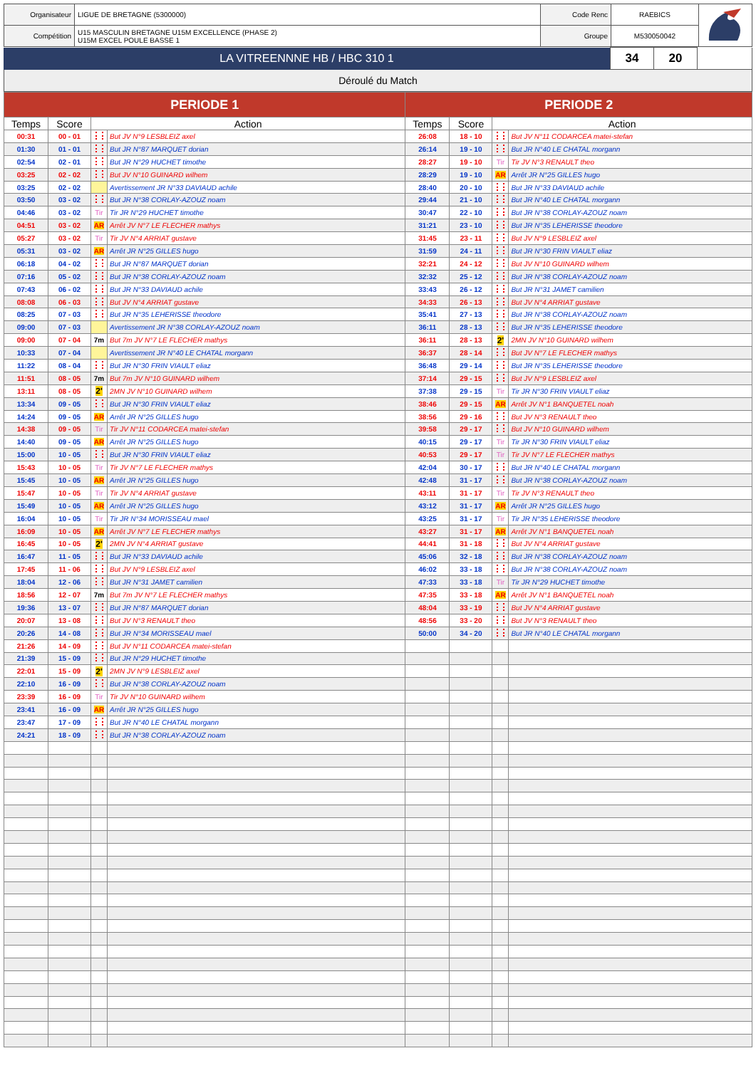| Organisateur | LIGUE DE BRETAGNE (5300000) | Code Renc | RAEBICS | |
| Compétition | U15 MASCULIN BRETAGNE U15M EXCELLENCE (PHASE 2) U15M EXCEL POULE BASSE 1 | Groupe | M530050042 | |
| LA VITREENNNE HB / HBC 310 1 | 34 | 20 | |
Déroulé du Match
| PERIODE 1 | | | | PERIODE 2 | | | |
| --- | --- | --- | --- | --- | --- | --- | --- |
| Temps | Score | Action | | Temps | Score | Action | |
| 00:31 | 00 - 01 | | But JV N°9 LESBLEIZ axel | 26:08 | 18 - 10 | | But JV N°11 CODARCEA matei-stefan |
| 01:30 | 01 - 01 | | But JR N°87 MARQUET dorian | 26:14 | 19 - 10 | | But JR N°40 LE CHATAL morgann |
| 02:54 | 02 - 01 | | But JR N°29 HUCHET timothe | 28:27 | 19 - 10 | Tir | Tir JV N°3 RENAULT theo |
| 03:25 | 02 - 02 | | But JV N°10 GUINARD wilhem | 28:29 | 19 - 10 | AR | Arrêt JR N°25 GILLES hugo |
| 03:25 | 02 - 02 | | Avertissement JR N°33 DAVIAUD achile | 28:40 | 20 - 10 | | But JR N°33 DAVIAUD achile |
| 03:50 | 03 - 02 | | But JR N°38 CORLAY-AZOUZ noam | 29:44 | 21 - 10 | | But JR N°40 LE CHATAL morgann |
| 04:46 | 03 - 02 | Tir | Tir JR N°29 HUCHET timothe | 30:47 | 22 - 10 | | But JR N°38 CORLAY-AZOUZ noam |
| 04:51 | 03 - 02 | AR | Arrêt JV N°7 LE FLECHER mathys | 31:21 | 23 - 10 | | But JR N°35 LEHERISSE theodore |
| 05:27 | 03 - 02 | Tir | Tir JV N°4 ARRIAT gustave | 31:45 | 23 - 11 | | But JV N°9 LESBLEIZ axel |
| 05:31 | 03 - 02 | AR | Arrêt JR N°25 GILLES hugo | 31:59 | 24 - 11 | | But JR N°30 FRIN VIAULT eliaz |
| 06:18 | 04 - 02 | | But JR N°87 MARQUET dorian | 32:21 | 24 - 12 | | But JV N°10 GUINARD wilhem |
| 07:16 | 05 - 02 | | But JR N°38 CORLAY-AZOUZ noam | 32:32 | 25 - 12 | | But JR N°38 CORLAY-AZOUZ noam |
| 07:43 | 06 - 02 | | But JR N°33 DAVIAUD achile | 33:43 | 26 - 12 | | But JR N°31 JAMET camilien |
| 08:08 | 06 - 03 | | But JV N°4 ARRIAT gustave | 34:33 | 26 - 13 | | But JV N°4 ARRIAT gustave |
| 08:25 | 07 - 03 | | But JR N°35 LEHERISSE theodore | 35:41 | 27 - 13 | | But JR N°38 CORLAY-AZOUZ noam |
| 09:00 | 07 - 03 | | Avertissement JR N°38 CORLAY-AZOUZ noam | 36:11 | 28 - 13 | | But JR N°35 LEHERISSE theodore |
| 09:00 | 07 - 04 | 7m | But 7m JV N°7 LE FLECHER mathys | 36:11 | 28 - 13 | 2' | 2MN JV N°10 GUINARD wilhem |
| 10:33 | 07 - 04 | | Avertissement JR N°40 LE CHATAL morgann | 36:37 | 28 - 14 | | But JV N°7 LE FLECHER mathys |
| 11:22 | 08 - 04 | | But JR N°30 FRIN VIAULT eliaz | 36:48 | 29 - 14 | | But JR N°35 LEHERISSE theodore |
| 11:51 | 08 - 05 | 7m | But 7m JV N°10 GUINARD wilhem | 37:14 | 29 - 15 | | But JV N°9 LESBLEIZ axel |
| 13:11 | 08 - 05 | 2' | 2MN JV N°10 GUINARD wilhem | 37:38 | 29 - 15 | Tir | Tir JR N°30 FRIN VIAULT eliaz |
| 13:34 | 09 - 05 | | But JR N°30 FRIN VIAULT eliaz | 38:46 | 29 - 15 | AR | Arrêt JV N°1 BANQUETEL noah |
| 14:24 | 09 - 05 | AR | Arrêt JR N°25 GILLES hugo | 38:56 | 29 - 16 | | But JV N°3 RENAULT theo |
| 14:38 | 09 - 05 | Tir | Tir JV N°11 CODARCEA matei-stefan | 39:58 | 29 - 17 | | But JV N°10 GUINARD wilhem |
| 14:40 | 09 - 05 | AR | Arrêt JR N°25 GILLES hugo | 40:15 | 29 - 17 | Tir | Tir JR N°30 FRIN VIAULT eliaz |
| 15:00 | 10 - 05 | | But JR N°30 FRIN VIAULT eliaz | 40:53 | 29 - 17 | Tir | Tir JV N°7 LE FLECHER mathys |
| 15:43 | 10 - 05 | Tir | Tir JV N°7 LE FLECHER mathys | 42:04 | 30 - 17 | | But JR N°40 LE CHATAL morgann |
| 15:45 | 10 - 05 | AR | Arrêt JR N°25 GILLES hugo | 42:48 | 31 - 17 | | But JR N°38 CORLAY-AZOUZ noam |
| 15:47 | 10 - 05 | Tir | Tir JV N°4 ARRIAT gustave | 43:11 | 31 - 17 | Tir | Tir JV N°3 RENAULT theo |
| 15:49 | 10 - 05 | AR | Arrêt JR N°25 GILLES hugo | 43:12 | 31 - 17 | AR | Arrêt JR N°25 GILLES hugo |
| 16:04 | 10 - 05 | Tir | Tir JR N°34 MORISSEAU mael | 43:25 | 31 - 17 | Tir | Tir JR N°35 LEHERISSE theodore |
| 16:09 | 10 - 05 | AR | Arrêt JV N°7 LE FLECHER mathys | 43:27 | 31 - 17 | AR | Arrêt JV N°1 BANQUETEL noah |
| 16:45 | 10 - 05 | 2' | 2MN JV N°4 ARRIAT gustave | 44:41 | 31 - 18 | | But JV N°4 ARRIAT gustave |
| 16:47 | 11 - 05 | | But JR N°33 DAVIAUD achile | 45:06 | 32 - 18 | | But JR N°38 CORLAY-AZOUZ noam |
| 17:45 | 11 - 06 | | But JV N°9 LESBLEIZ axel | 46:02 | 33 - 18 | | But JR N°38 CORLAY-AZOUZ noam |
| 18:04 | 12 - 06 | | But JR N°31 JAMET camilien | 47:33 | 33 - 18 | Tir | Tir JR N°29 HUCHET timothe |
| 18:56 | 12 - 07 | 7m | But 7m JV N°7 LE FLECHER mathys | 47:35 | 33 - 18 | AR | Arrêt JV N°1 BANQUETEL noah |
| 19:36 | 13 - 07 | | But JR N°87 MARQUET dorian | 48:04 | 33 - 19 | | But JV N°4 ARRIAT gustave |
| 20:07 | 13 - 08 | | But JV N°3 RENAULT theo | 48:56 | 33 - 20 | | But JV N°3 RENAULT theo |
| 20:26 | 14 - 08 | | But JR N°34 MORISSEAU mael | 50:00 | 34 - 20 | | But JR N°40 LE CHATAL morgann |
| 21:26 | 14 - 09 | | But JV N°11 CODARCEA matei-stefan | | | | |
| 21:39 | 15 - 09 | | But JR N°29 HUCHET timothe | | | | |
| 22:01 | 15 - 09 | 2' | 2MN JV N°9 LESBLEIZ axel | | | | |
| 22:10 | 16 - 09 | | But JR N°38 CORLAY-AZOUZ noam | | | | |
| 23:39 | 16 - 09 | Tir | Tir JV N°10 GUINARD wilhem | | | | |
| 23:41 | 16 - 09 | AR | Arrêt JR N°25 GILLES hugo | | | | |
| 23:47 | 17 - 09 | | But JR N°40 LE CHATAL morgann | | | | |
| 24:21 | 18 - 09 | | But JR N°38 CORLAY-AZOUZ noam | | | | |